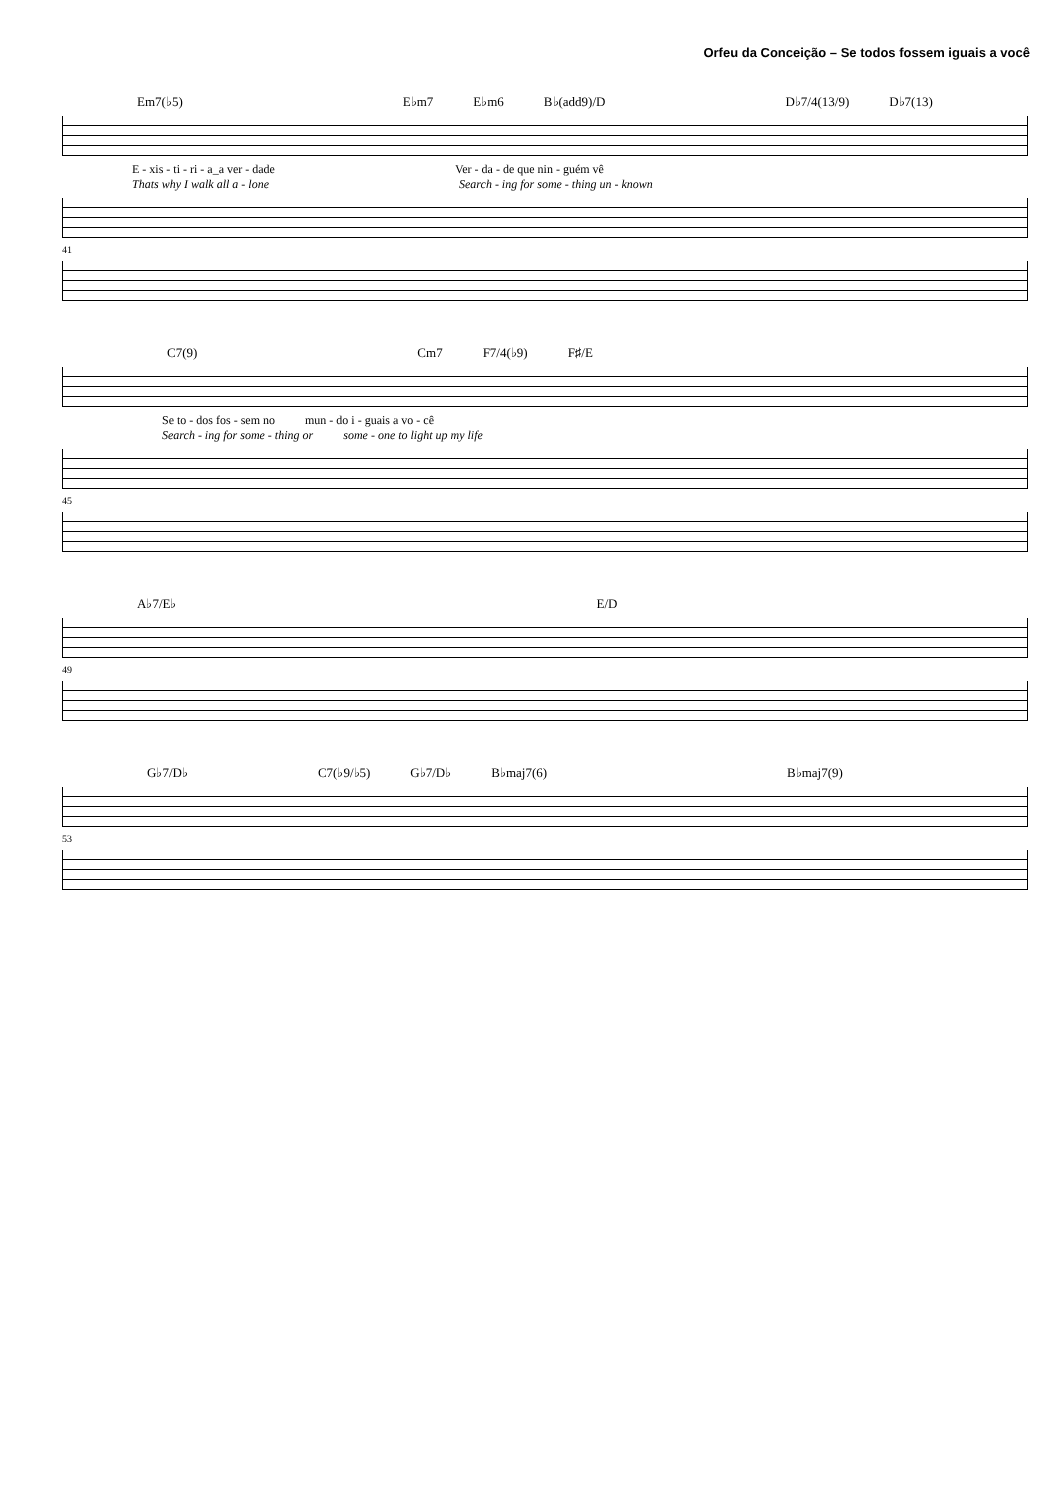Orfeu da Conceição – Se todos fossem iguais a você
Em7(♭5) E♭m7 E♭m6 B♭(add9)/D D♭7/4(13/9) D♭7(13)
E - xis - ti - ri - a_a ver - dade Ver - da - de que nin - guém vê
Thats why I walk all a - lone Search - ing for some - thing un - known
41
C7(9) Cm7 F7/4(♭9) F♯/E
Se to - dos fos - sem no mun - do i - guais a vo - cê
Search - ing for some - thing or some - one to light up my life
45
A♭7/E♭ E/D
49
G♭7/D♭ C7(♭9/♭5) G♭7/D♭ B♭maj7(6) B♭maj7(9)
53